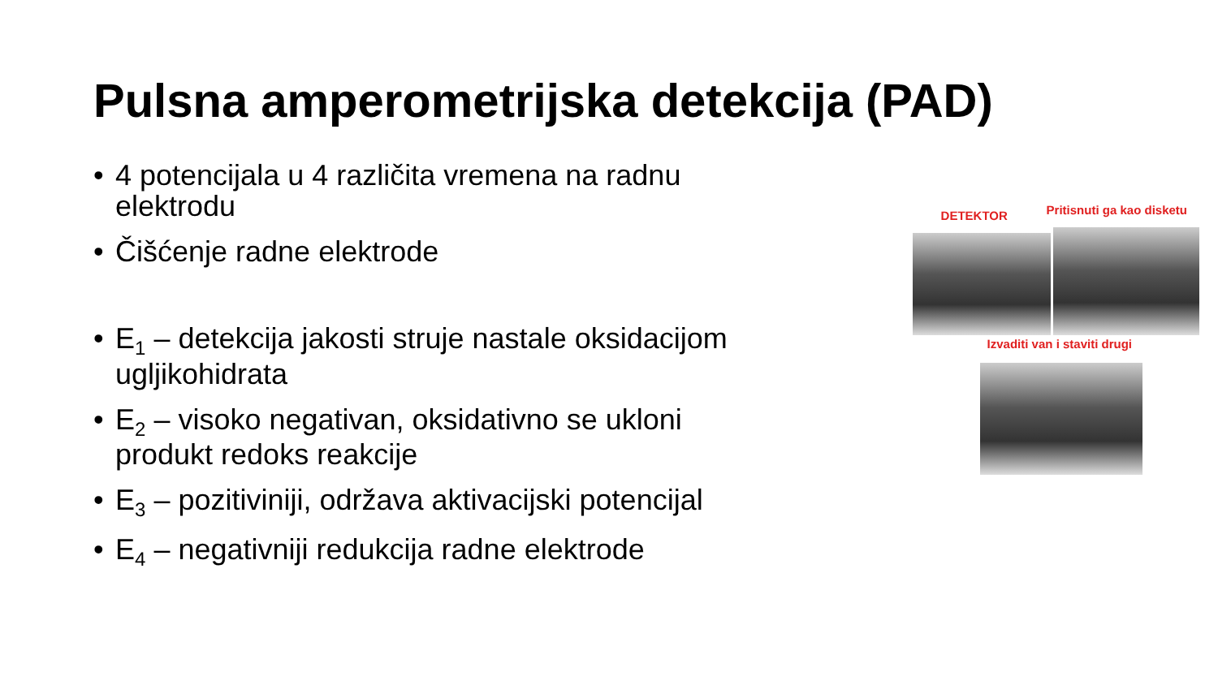Pulsna amperometrijska detekcija (PAD)
• 4 potencijala u 4 različita vremena na radnu elektrodu
• Čišćenje radne elektrode
• E<sub>1</sub> – detekcija jakosti struje nastale oksidacijom ugljikohidrata
• E<sub>2</sub> – visoko negativan, oksidativno se ukloni produkt redoks reakcije
• E<sub>3</sub> – pozitiviniji, održava aktivacijski potencijal
• E<sub>4</sub> – negativniji redukcija radne elektrode
DETEKTOR Pritisnuti ga kao disketu
Izvaditi van i staviti drugi